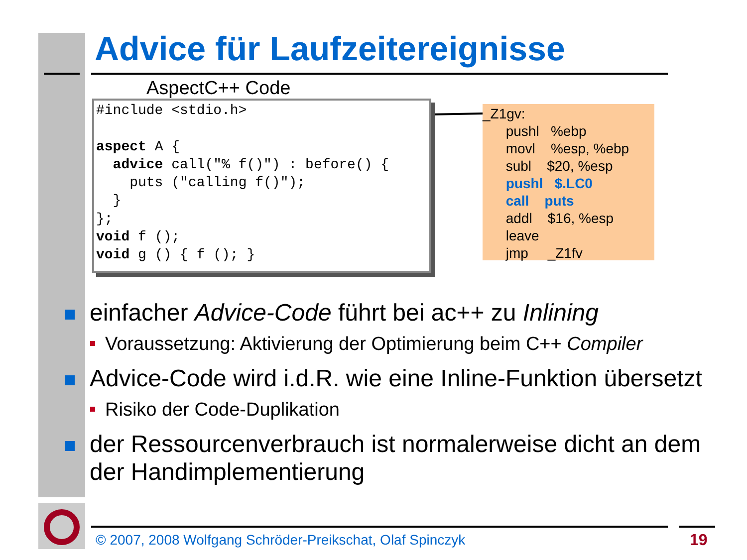Advice für Laufzeitereignisse
AspectC++ Code
#include <stdio.h> aspect A { advice call("% f()") : before() { puts ("calling f()"); } }; void f (); void g () { f (); }
_Z1gv: pushl %ebp movl %esp, %ebp subl $20, %esp pushl $.LC0 call puts addl $16, %esp leave jmp _Z1fv
einfacher Advice-Code führt bei ac++ zu Inlining
Voraussetzung: Aktivierung der Optimierung beim C++ Compiler
Advice-Code wird i.d.R. wie eine Inline-Funktion übersetzt
Risiko der Code-Duplikation
der Ressourcenverbrauch ist normalerweise dicht an dem der Handimplementierung
© 2007, 2008 Wolfgang Schröder-Preikschat, Olaf Spinczyk
19